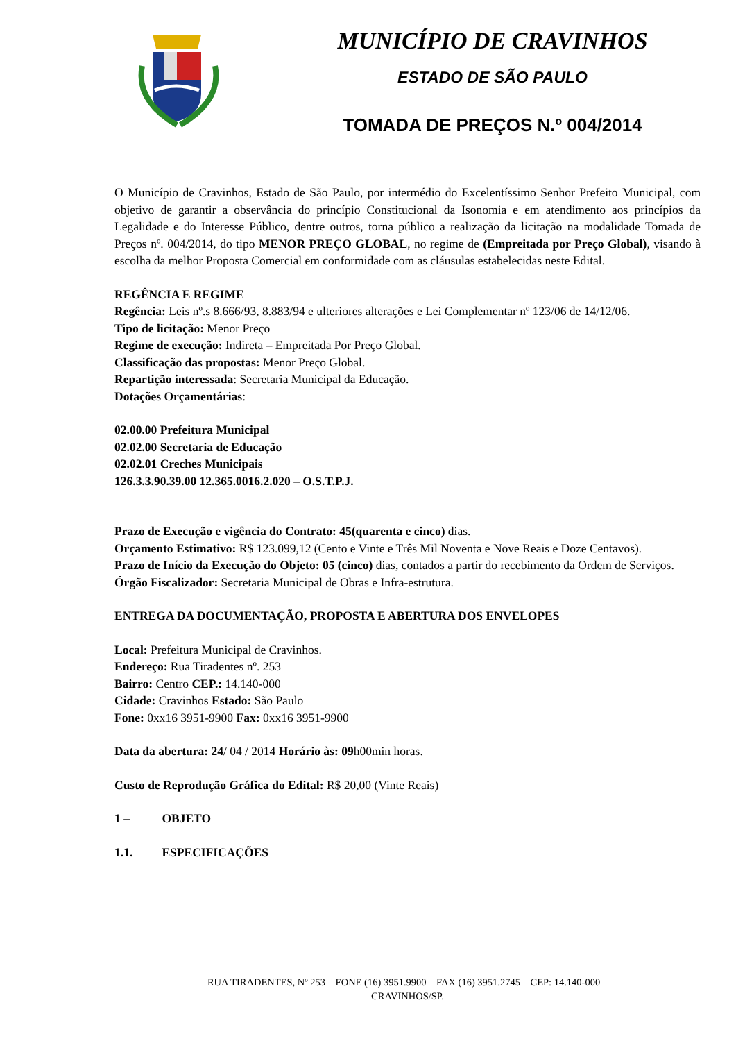MUNICÍPIO DE CRAVINHOS
ESTADO DE SÃO PAULO
TOMADA DE PREÇOS N.º 004/2014
O Município de Cravinhos, Estado de São Paulo, por intermédio do Excelentíssimo Senhor Prefeito Municipal, com objetivo de garantir a observância do princípio Constitucional da Isonomia e em atendimento aos princípios da Legalidade e do Interesse Público, dentre outros, torna público a realização da licitação na modalidade Tomada de Preços nº. 004/2014, do tipo MENOR PREÇO GLOBAL, no regime de (Empreitada por Preço Global), visando à escolha da melhor Proposta Comercial em conformidade com as cláusulas estabelecidas neste Edital.
REGÊNCIA E REGIME
Regência: Leis nº.s 8.666/93, 8.883/94 e ulteriores alterações e Lei Complementar nº 123/06 de 14/12/06.
Tipo de licitação: Menor Preço
Regime de execução: Indireta – Empreitada Por Preço Global.
Classificação das propostas: Menor Preço Global.
Repartição interessada: Secretaria Municipal da Educação.
Dotações Orçamentárias:
02.00.00 Prefeitura Municipal
02.02.00 Secretaria de Educação
02.02.01 Creches Municipais
126.3.3.90.39.00 12.365.0016.2.020 – O.S.T.P.J.
Prazo de Execução e vigência do Contrato: 45(quarenta e cinco) dias.
Orçamento Estimativo: R$ 123.099,12 (Cento e Vinte e Três Mil Noventa e Nove Reais e Doze Centavos).
Prazo de Início da Execução do Objeto: 05 (cinco) dias, contados a partir do recebimento da Ordem de Serviços.
Órgão Fiscalizador: Secretaria Municipal de Obras e Infra-estrutura.
ENTREGA DA DOCUMENTAÇÃO, PROPOSTA E ABERTURA DOS ENVELOPES
Local: Prefeitura Municipal de Cravinhos.
Endereço: Rua Tiradentes nº. 253
Bairro: Centro CEP.: 14.140-000
Cidade: Cravinhos Estado: São Paulo
Fone: 0xx16 3951-9900 Fax: 0xx16 3951-9900
Data da abertura: 24/ 04 / 2014 Horário às: 09h00min horas.
Custo de Reprodução Gráfica do Edital: R$ 20,00 (Vinte Reais)
1 – OBJETO
1.1. ESPECIFICAÇÕES
RUA TIRADENTES, Nº 253 – FONE (16) 3951.9900 – FAX (16) 3951.2745 – CEP: 14.140-000 –
CRAVINHOS/SP.